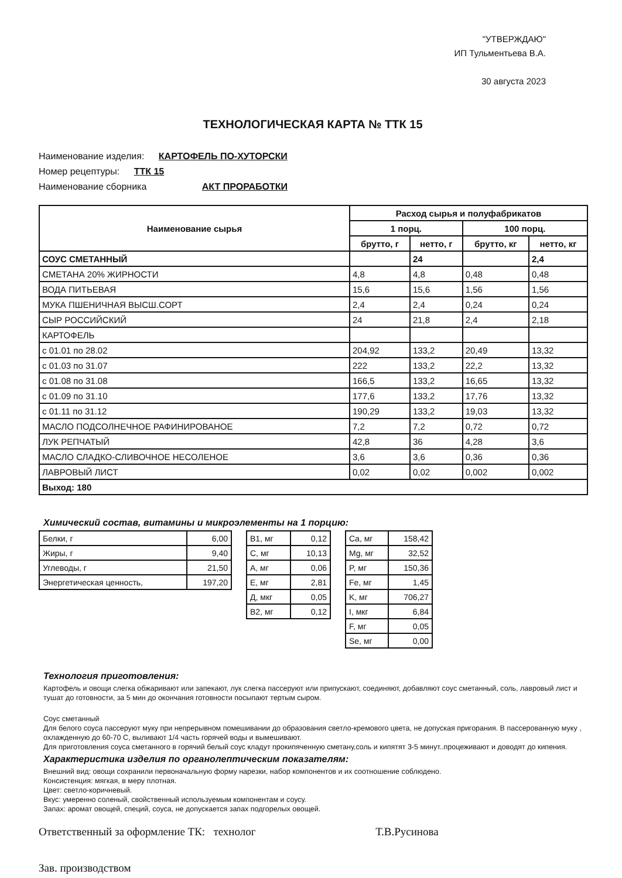"УТВЕРЖДАЮ"
ИП Тульментьева В.А.
30 августа 2023
ТЕХНОЛОГИЧЕСКАЯ КАРТА № ТТК 15
Наименование изделия: КАРТОФЕЛЬ ПО-ХУТОРСКИ
Номер рецептуры: ТТК 15
Наименование сборника АКТ ПРОРАБОТКИ
| Наименование сырья | Расход сырья и полуфабрикатов | | | |
| --- | --- | --- | --- | --- |
| | 1 порц. | | 100 порц. | |
| | брутто, г | нетто, г | брутто, кг | нетто, кг |
| СОУС СМЕТАННЫЙ | | 24 | | 2,4 |
| СМЕТАНА 20% ЖИРНОСТИ | 4,8 | 4,8 | 0,48 | 0,48 |
| ВОДА ПИТЬЕВАЯ | 15,6 | 15,6 | 1,56 | 1,56 |
| МУКА ПШЕНИЧНАЯ ВЫСШ.СОРТ | 2,4 | 2,4 | 0,24 | 0,24 |
| СЫР РОССИЙСКИЙ | 24 | 21,8 | 2,4 | 2,18 |
| КАРТОФЕЛЬ | | | | |
| с 01.01 по 28.02 | 204,92 | 133,2 | 20,49 | 13,32 |
| с 01.03 по 31.07 | 222 | 133,2 | 22,2 | 13,32 |
| с 01.08 по 31.08 | 166,5 | 133,2 | 16,65 | 13,32 |
| с 01.09 по 31.10 | 177,6 | 133,2 | 17,76 | 13,32 |
| с 01.11 по 31.12 | 190,29 | 133,2 | 19,03 | 13,32 |
| МАСЛО ПОДСОЛНЕЧНОЕ РАФИНИРОВАНОЕ | 7,2 | 7,2 | 0,72 | 0,72 |
| ЛУК РЕПЧАТЫЙ | 42,8 | 36 | 4,28 | 3,6 |
| МАСЛО СЛАДКО-СЛИВОЧНОЕ НЕСОЛЕНОЕ | 3,6 | 3,6 | 0,36 | 0,36 |
| ЛАВРОВЫЙ ЛИСТ | 0,02 | 0,02 | 0,002 | 0,002 |
| Выход: 180 | | | | |
Химический состав, витамины и микроэлементы на 1 порцию:
| Белки, г | 6,00 |
| Жиры, г | 9,40 |
| Углеводы, г | 21,50 |
| Энергетическая ценность, | 197,20 |
| В1, мг | 0,12 |
| С, мг | 10,13 |
| А, мг | 0,06 |
| Е, мг | 2,81 |
| Д, мкг | 0,05 |
| В2, мг | 0,12 |
| Ca, мг | 158,42 |
| Mg, мг | 32,52 |
| P, мг | 150,36 |
| Fe, мг | 1,45 |
| K, мг | 706,27 |
| I, мкг | 6,84 |
| F, мг | 0,05 |
| Se, мг | 0,00 |
Технология приготовления:
Картофель и овощи слегка обжаривают или запекают, лук слегка пассеруют или припускают, соединяют, добавляют соус сметанный, соль, лавровый лист и тушат до готовности, за 5 мин до окончания готовности посыпают тертым сыром.
Соус сметанный
Для белого соуса пассеруют муку при непрерывном помешивании до образования светло-кремового цвета, не допуская пригорания. В пассерованную муку , охлажденную до 60-70 С, выливают 1/4 часть горячей воды и вымешивают.
Для приготовления соуса сметанного в горячий белый соус кладут прокипяченную сметану,соль и кипятят 3-5 минут..процеживают и доводят до кипения.
Характеристика изделия по органолептическим показателям:
Внешний вид: овощи сохранили первоначальную форму нарезки, набор компонентов и их соотношение соблюдено.
Консистенция: мягкая, в меру плотная.
Цвет: светло-коричневый.
Вкус: умеренно соленый, свойственный используемым компонентам и соусу.
Запах: аромат овощей, специй, соуса, не допускается запах подгорелых овощей.
Ответственный за оформление ТК: технолог Т.В.Русинова
Зав. производством